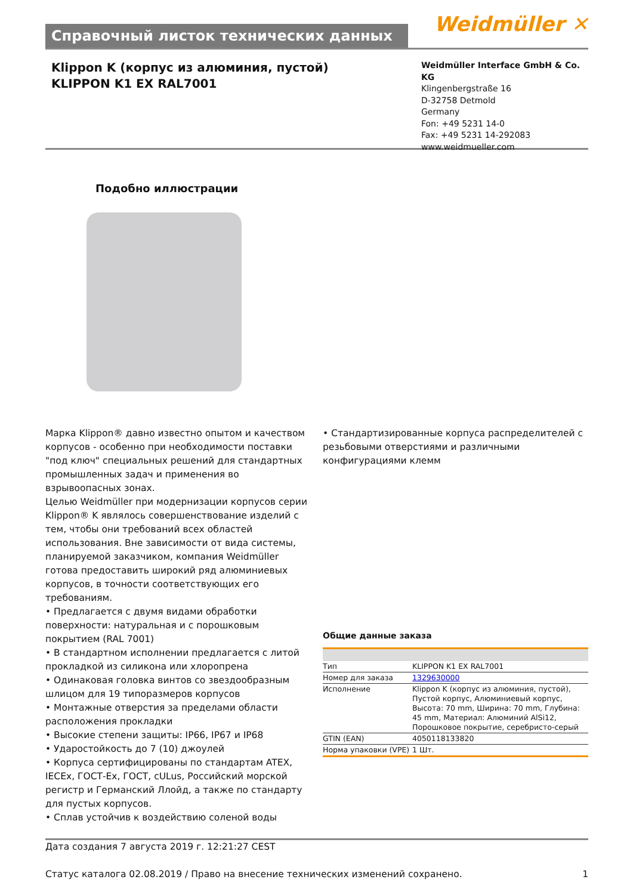Справочный листок технических данных
Weidmüller ✕
Klippon K (корпус из алюминия, пустой)
KLIPPON K1 EX RAL7001
Weidmüller Interface GmbH & Co. KG
Klingenbergstraße 16
D-32758 Detmold
Germany
Fon: +49 5231 14-0
Fax: +49 5231 14-292083
www.weidmueller.com
Подобно иллюстрации
Марка Klippon® давно известно опытом и качеством корпусов - особенно при необходимости поставки "под ключ" специальных решений для стандартных промышленных задач и применения во взрывоопасных зонах.
Целью Weidmüller при модернизации корпусов серии Klippon® K являлось совершенствование изделий с тем, чтобы они требований всех областей использования. Вне зависимости от вида системы, планируемой заказчиком, компания Weidmüller готова предоставить широкий ряд алюминиевых корпусов, в точности соответствующих его требованиям.
• Предлагается с двумя видами обработки поверхности: натуральная и с порошковым покрытием (RAL 7001)
• В стандартном исполнении предлагается с литой прокладкой из силикона или хлоропрена
• Одинаковая головка винтов со звездообразным шлицом для 19 типоразмеров корпусов
• Монтажные отверстия за пределами области расположения прокладки
• Высокие степени защиты: IP66, IP67 и IP68
• Ударостойкость до 7 (10) джоулей
• Корпуса сертифицированы по стандартам ATEX, IECEx, ГОСТ-Ex, ГОСТ, cULus, Российский морской регистр и Германский Ллойд, а также по стандарту для пустых корпусов.
• Сплав устойчив к воздействию соленой воды
• Стандартизированные корпуса распределителей с резьбовыми отверстиями и различными конфигурациями клемм
Общие данные заказа
| Тип | KLIPPON K1 EX RAL7001 |
| Номер для заказа | 1329630000 |
| Исполнение | Klippon K (корпус из алюминия, пустой), Пустой корпус, Алюминиевый корпус, Высота: 70 mm, Ширина: 70 mm, Глубина: 45 mm, Материал: Алюминий AlSi12, Порошковое покрытие, серебристо-серый |
| GTIN (EAN) | 4050118133820 |
| Норма упаковки (VPE) | 1 Шт. |
Дата создания 7 августа 2019 г. 12:21:27 CEST
Статус каталога 02.08.2019 / Право на внесение технических изменений сохранено. 1